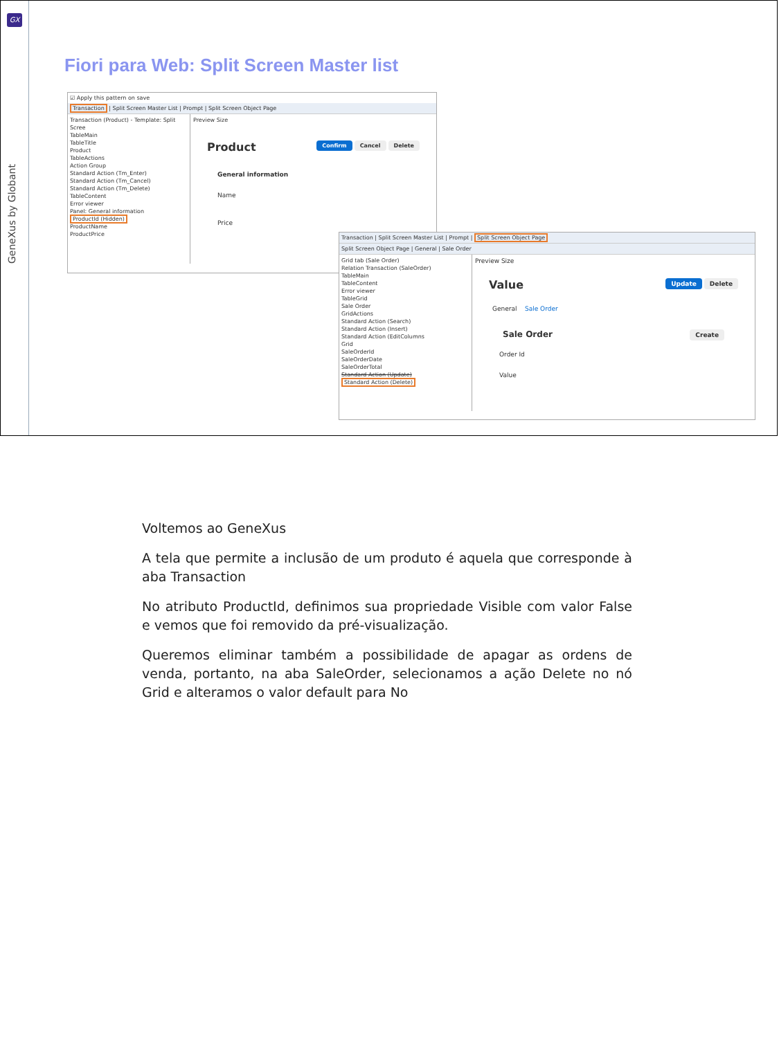GX
GeneXus by Globant
Fiori para Web: Split Screen Master list
☑ Apply this pattern on save
Transaction | Split Screen Master List | Prompt | Split Screen Object Page
Transaction (Product) - Template: Split Scree
TableMain
TableTitle
Product
TableActions
Action Group
Standard Action (Tm_Enter)
Standard Action (Tm_Cancel)
Standard Action (Tm_Delete)
TableContent
Error viewer
Panel: General information
ProductId (Hidden)
ProductName
ProductPrice
Preview Size
Product Confirm Cancel Delete
General information
Name
Price
Transaction | Split Screen Master List | Prompt | Split Screen Object Page
Split Screen Object Page | General | Sale Order
Grid tab (Sale Order)
Relation Transaction (SaleOrder)
TableMain
TableContent
Error viewer
TableGrid
Sale Order
GridActions
Standard Action (Search)
Standard Action (Insert)
Standard Action (EditColumns
Grid
SaleOrderId
SaleOrderDate
SaleOrderTotal
Standard Action (Update)
Standard Action (Delete)
Preview Size
Value Update Delete
General Sale Order
Sale Order Create
Order Id
Value
Voltemos ao GeneXus
A tela que permite a inclusão de um produto é aquela que corresponde à aba Transaction
No atributo ProductId, definimos sua propriedade Visible com valor False e vemos que foi removido da pré-visualização.
Queremos eliminar também a possibilidade de apagar as ordens de venda, portanto, na aba SaleOrder, selecionamos a ação Delete no nó Grid e alteramos o valor default para No